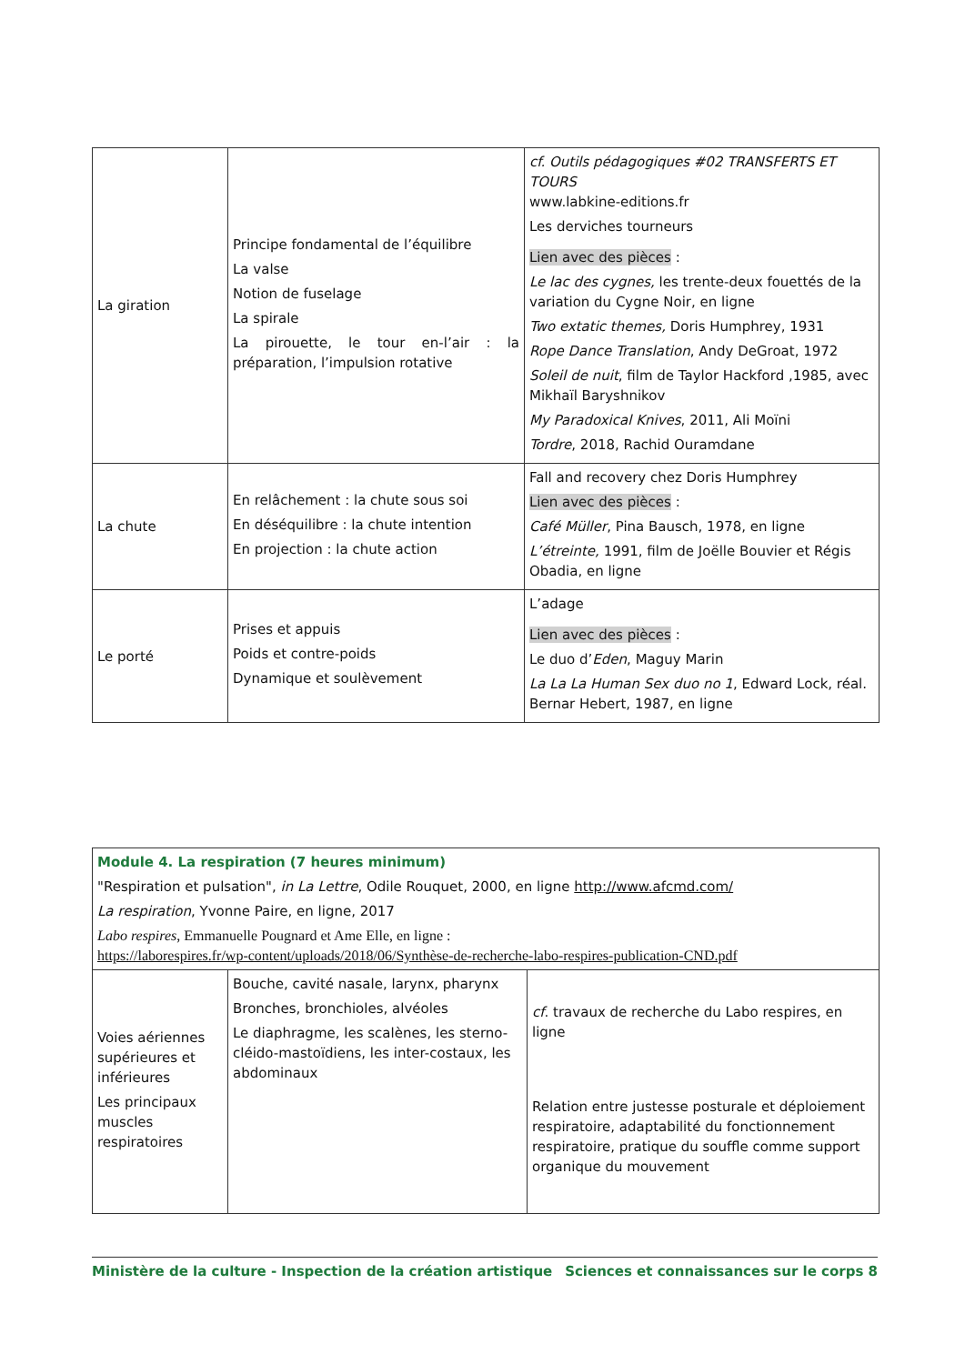| La giration | Principe fondamental de l’équilibre La valse Notion de fuselage La spirale La pirouette, le tour en-l’air : la préparation, l’impulsion rotative | cf. Outils pédagogiques #02 TRANSFERTS ET TOURS www.labkine-editions.fr Les derviches tourneurs Lien avec des pièces : Le lac des cygnes, les trente-deux fouettés de la variation du Cygne Noir, en ligne Two extatic themes, Doris Humphrey, 1931 Rope Dance Translation , Andy DeGroat, 1972 Soleil de nuit , film de Taylor Hackford ,1985, avec Mikhaïl Baryshnikov My Paradoxical Knives , 2011, Ali Moïni Tordre , 2018, Rachid Ouramdane |
| La chute | En relâchement : la chute sous soi En déséquilibre : la chute intention En projection : la chute action | Fall and recovery chez Doris Humphrey Lien avec des pièces : Café Müller , Pina Bausch, 1978, en ligne L’étreinte, 1991, film de Joëlle Bouvier et Régis Obadia, en ligne |
| Le porté | Prises et appuis Poids et contre-poids Dynamique et soulèvement | L’adage Lien avec des pièces : Le duo d’ Eden , Maguy Marin La La La Human Sex duo no 1 , Edward Lock, réal. Bernar Hebert, 1987, en ligne |
| Module 4. La respiration (7 heures minimum) "Respiration et pulsation", in La Lettre , Odile Rouquet, 2000, en ligne http://www.afcmd.com/ La respiration , Yvonne Paire, en ligne, 2017 Labo respires , Emmanuelle Pougnard et Ame Elle, en ligne : https://laborespires.fr/wp-content/uploads/2018/06/Synthèse-de-recherche-labo-respires-publication-CND.pdf | | |
| Voies aériennes supérieures et inférieures Les principaux muscles respiratoires | Bouche, cavité nasale, larynx, pharynx Bronches, bronchioles, alvéoles Le diaphragme, les scalènes, les sterno-cléido-mastoïdiens, les inter-costaux, les abdominaux | cf . travaux de recherche du Labo respires, en ligne Relation entre justesse posturale et déploiement respiratoire, adaptabilité du fonctionnement respiratoire, pratique du souffle comme support organique du mouvement |
Ministère de la culture - Inspection de la création artistique Sciences et connaissances sur le corps 8